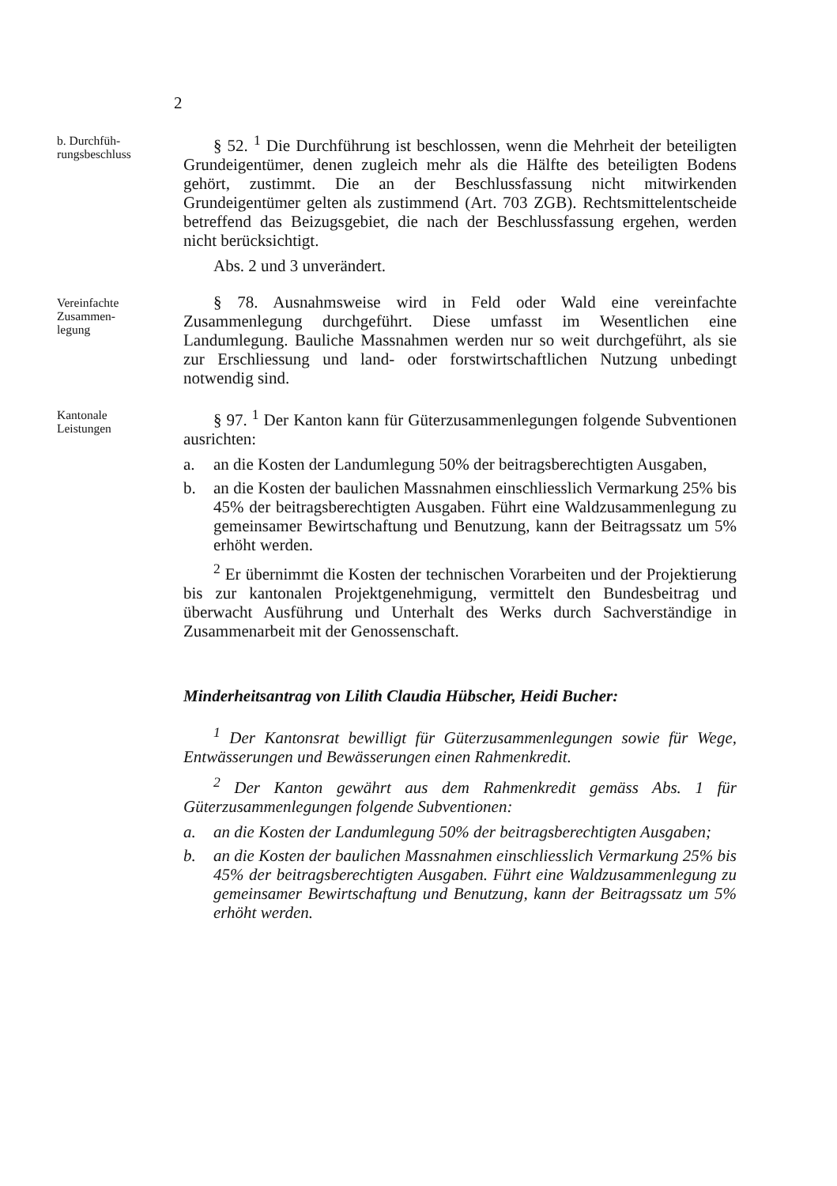2
b. Durchfüh-
rungsbeschluss
§ 52. <sup>1</sup> Die Durchführung ist beschlossen, wenn die Mehrheit der beteiligten Grundeigentümer, denen zugleich mehr als die Hälfte des beteiligten Bodens gehört, zustimmt. Die an der Beschlussfassung nicht mitwirkenden Grundeigentümer gelten als zustimmend (Art. 703 ZGB). Rechtsmittelentscheide betreffend das Beizugsgebiet, die nach der Beschlussfassung ergehen, werden nicht berücksichtigt.
Abs. 2 und 3 unverändert.
Vereinfachte
Zusammen-
legung
§ 78. Ausnahmsweise wird in Feld oder Wald eine vereinfachte Zusammenlegung durchgeführt. Diese umfasst im Wesentlichen eine Landumlegung. Bauliche Massnahmen werden nur so weit durchgeführt, als sie zur Erschliessung und land- oder forstwirtschaftlichen Nutzung unbedingt notwendig sind.
Kantonale
Leistungen
§ 97. <sup>1</sup> Der Kanton kann für Güterzusammenlegungen folgende Subventionen ausrichten:
a. an die Kosten der Landumlegung 50% der beitragsberechtigten Ausgaben,
b. an die Kosten der baulichen Massnahmen einschliesslich Vermarkung 25% bis 45% der beitragsberechtigten Ausgaben. Führt eine Waldzusammenlegung zu gemeinsamer Bewirtschaftung und Benutzung, kann der Beitragssatz um 5% erhöht werden.
<sup>2</sup> Er übernimmt die Kosten der technischen Vorarbeiten und der Projektierung bis zur kantonalen Projektgenehmigung, vermittelt den Bundesbeitrag und überwacht Ausführung und Unterhalt des Werks durch Sachverständige in Zusammenarbeit mit der Genossenschaft.
Minderheitsantrag von Lilith Claudia Hübscher, Heidi Bucher:
<sup>1</sup> Der Kantonsrat bewilligt für Güterzusammenlegungen sowie für Wege, Entwässerungen und Bewässerungen einen Rahmenkredit.
<sup>2</sup> Der Kanton gewährt aus dem Rahmenkredit gemäss Abs. 1 für Güterzusammenlegungen folgende Subventionen:
a. an die Kosten der Landumlegung 50% der beitragsberechtigten Ausgaben;
b. an die Kosten der baulichen Massnahmen einschliesslich Vermarkung 25% bis 45% der beitragsberechtigten Ausgaben. Führt eine Waldzusammenlegung zu gemeinsamer Bewirtschaftung und Benutzung, kann der Beitragssatz um 5% erhöht werden.